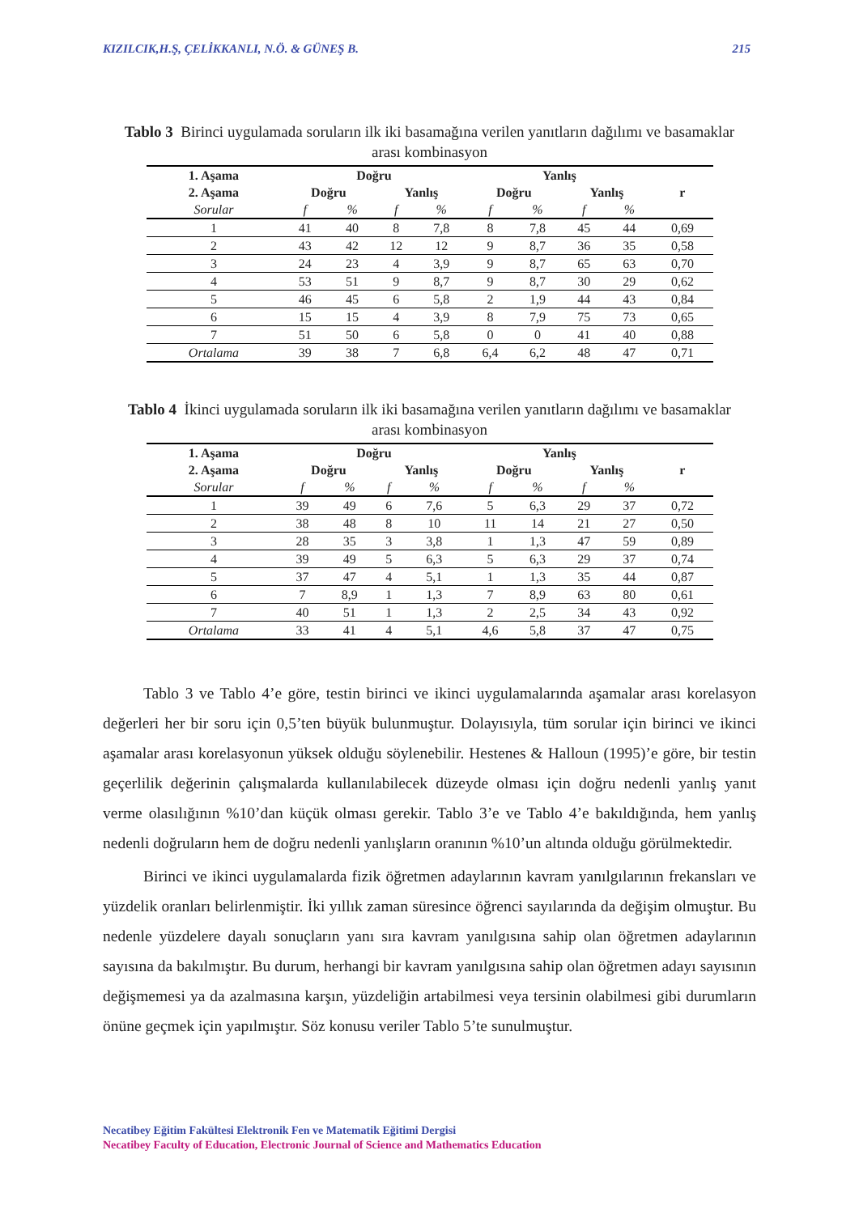KIZILCIK,H.Ş, ÇELİKKANLI, N.Ö. & GÜNEŞ B. 215
Tablo 3 Birinci uygulamada soruların ilk iki basamağına verilen yanıtların dağılımı ve basamaklar arası kombinasyon
| 1. Aşama | Doğru | | | | Yanlış | | | | |
| --- | --- | --- | --- | --- | --- | --- | --- | --- | --- |
| 2. Aşama | Doğru | | Yanlış | | Doğru | | Yanlış | | r |
| Sorular | f | % | f | % | f | % | f | % | |
| 1 | 41 | 40 | 8 | 7,8 | 8 | 7,8 | 45 | 44 | 0,69 |
| 2 | 43 | 42 | 12 | 12 | 9 | 8,7 | 36 | 35 | 0,58 |
| 3 | 24 | 23 | 4 | 3,9 | 9 | 8,7 | 65 | 63 | 0,70 |
| 4 | 53 | 51 | 9 | 8,7 | 9 | 8,7 | 30 | 29 | 0,62 |
| 5 | 46 | 45 | 6 | 5,8 | 2 | 1,9 | 44 | 43 | 0,84 |
| 6 | 15 | 15 | 4 | 3,9 | 8 | 7,9 | 75 | 73 | 0,65 |
| 7 | 51 | 50 | 6 | 5,8 | 0 | 0 | 41 | 40 | 0,88 |
| Ortalama | 39 | 38 | 7 | 6,8 | 6,4 | 6,2 | 48 | 47 | 0,71 |
Tablo 4 İkinci uygulamada soruların ilk iki basamağına verilen yanıtların dağılımı ve basamaklar arası kombinasyon
| 1. Aşama | Doğru | | | | Yanlış | | | | |
| --- | --- | --- | --- | --- | --- | --- | --- | --- | --- |
| 2. Aşama | Doğru | | Yanlış | | Doğru | | Yanlış | | r |
| Sorular | f | % | f | % | f | % | f | % | |
| 1 | 39 | 49 | 6 | 7,6 | 5 | 6,3 | 29 | 37 | 0,72 |
| 2 | 38 | 48 | 8 | 10 | 11 | 14 | 21 | 27 | 0,50 |
| 3 | 28 | 35 | 3 | 3,8 | 1 | 1,3 | 47 | 59 | 0,89 |
| 4 | 39 | 49 | 5 | 6,3 | 5 | 6,3 | 29 | 37 | 0,74 |
| 5 | 37 | 47 | 4 | 5,1 | 1 | 1,3 | 35 | 44 | 0,87 |
| 6 | 7 | 8,9 | 1 | 1,3 | 7 | 8,9 | 63 | 80 | 0,61 |
| 7 | 40 | 51 | 1 | 1,3 | 2 | 2,5 | 34 | 43 | 0,92 |
| Ortalama | 33 | 41 | 4 | 5,1 | 4,6 | 5,8 | 37 | 47 | 0,75 |
Tablo 3 ve Tablo 4’e göre, testin birinci ve ikinci uygulamalarında aşamalar arası korelasyon değerleri her bir soru için 0,5’ten büyük bulunmuştur. Dolayısıyla, tüm sorular için birinci ve ikinci aşamalar arası korelasyonun yüksek olduğu söylenebilir. Hestenes & Halloun (1995)’e göre, bir testin geçerlilik değerinin çalışmalarda kullanılabilecek düzeyde olması için doğru nedenli yanlış yanıt verme olasılığının %10’dan küçük olması gerekir. Tablo 3’e ve Tablo 4’e bakıldığında, hem yanlış nedenli doğruların hem de doğru nedenli yanlışların oranının %10’un altında olduğu görülmektedir.
Birinci ve ikinci uygulamalarda fizik öğretmen adaylarının kavram yanılgılarının frekansları ve yüzdelik oranları belirlenmiştir. İki yıllık zaman süresince öğrenci sayılarında da değişim olmuştur. Bu nedenle yüzdelere dayalı sonuçların yanı sıra kavram yanılgısına sahip olan öğretmen adaylarının sayısına da bakılmıştır. Bu durum, herhangi bir kavram yanılgısına sahip olan öğretmen adayı sayısının değişmemesi ya da azalmasına karşın, yüzdeliğin artabilmesi veya tersinin olabilmesi gibi durumların önüne geçmek için yapılmıştır. Söz konusu veriler Tablo 5’te sunulmuştur.
Necatibey Eğitim Fakültesi Elektronik Fen ve Matematik Eğitimi Dergisi
Necatibey Faculty of Education, Electronic Journal of Science and Mathematics Education